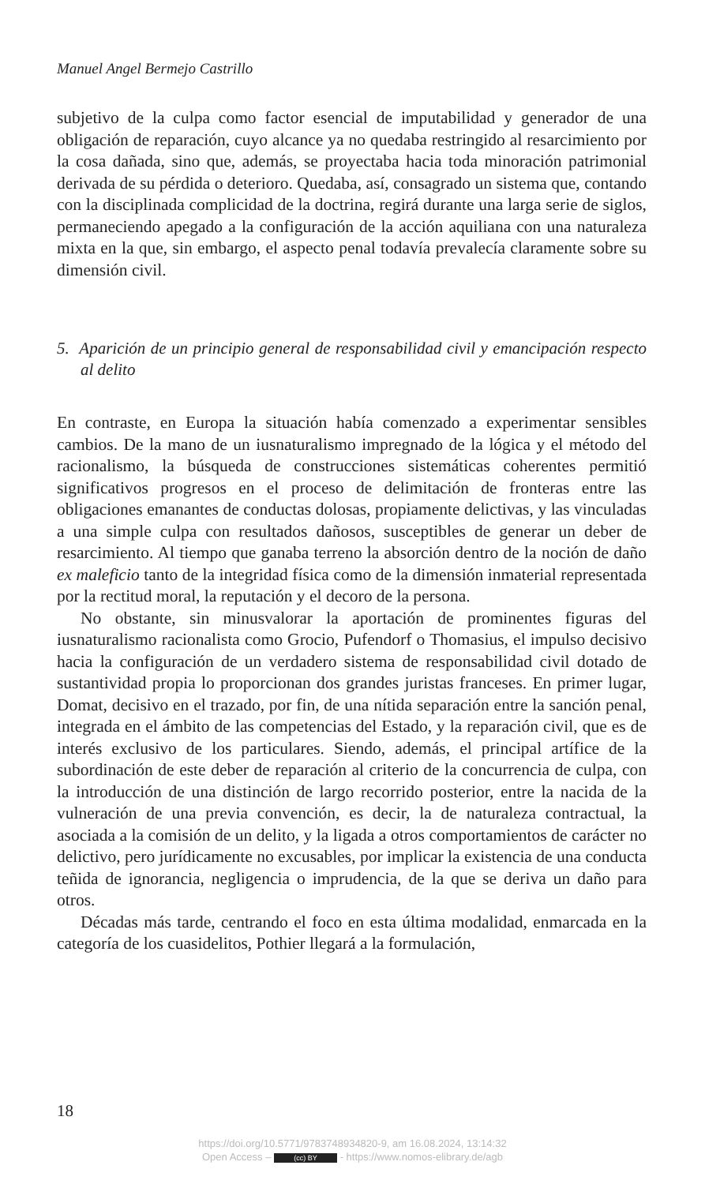Manuel Angel Bermejo Castrillo
subjetivo de la culpa como factor esencial de imputabilidad y generador de una obligación de reparación, cuyo alcance ya no quedaba restringido al resarcimiento por la cosa dañada, sino que, además, se proyectaba hacia toda minoración patrimonial derivada de su pérdida o deterioro. Quedaba, así, consagrado un sistema que, contando con la disciplinada complicidad de la doctrina, regirá durante una larga serie de siglos, permaneciendo apegado a la configuración de la acción aquiliana con una naturaleza mixta en la que, sin embargo, el aspecto penal todavía prevalecía claramente sobre su dimensión civil.
5. Aparición de un principio general de responsabilidad civil y emancipación respecto al delito
En contraste, en Europa la situación había comenzado a experimentar sensibles cambios. De la mano de un iusnaturalismo impregnado de la lógica y el método del racionalismo, la búsqueda de construcciones sistemáticas coherentes permitió significativos progresos en el proceso de delimitación de fronteras entre las obligaciones emanantes de conductas dolosas, propiamente delictivas, y las vinculadas a una simple culpa con resultados dañosos, susceptibles de generar un deber de resarcimiento. Al tiempo que ganaba terreno la absorción dentro de la noción de daño ex maleficio tanto de la integridad física como de la dimensión inmaterial representada por la rectitud moral, la reputación y el decoro de la persona.
No obstante, sin minusvalorar la aportación de prominentes figuras del iusnaturalismo racionalista como Grocio, Pufendorf o Thomasius, el impulso decisivo hacia la configuración de un verdadero sistema de responsabilidad civil dotado de sustantividad propia lo proporcionan dos grandes juristas franceses. En primer lugar, Domat, decisivo en el trazado, por fin, de una nítida separación entre la sanción penal, integrada en el ámbito de las competencias del Estado, y la reparación civil, que es de interés exclusivo de los particulares. Siendo, además, el principal artífice de la subordinación de este deber de reparación al criterio de la concurrencia de culpa, con la introducción de una distinción de largo recorrido posterior, entre la nacida de la vulneración de una previa convención, es decir, la de naturaleza contractual, la asociada a la comisión de un delito, y la ligada a otros comportamientos de carácter no delictivo, pero jurídicamente no excusables, por implicar la existencia de una conducta teñida de ignorancia, negligencia o imprudencia, de la que se deriva un daño para otros.
Décadas más tarde, centrando el foco en esta última modalidad, enmarcada en la categoría de los cuasidelitos, Pothier llegará a la formulación,
18
https://doi.org/10.5771/9783748934820-9, am 16.08.2024, 13:14:32
Open Access – (cc) BY - https://www.nomos-elibrary.de/agb